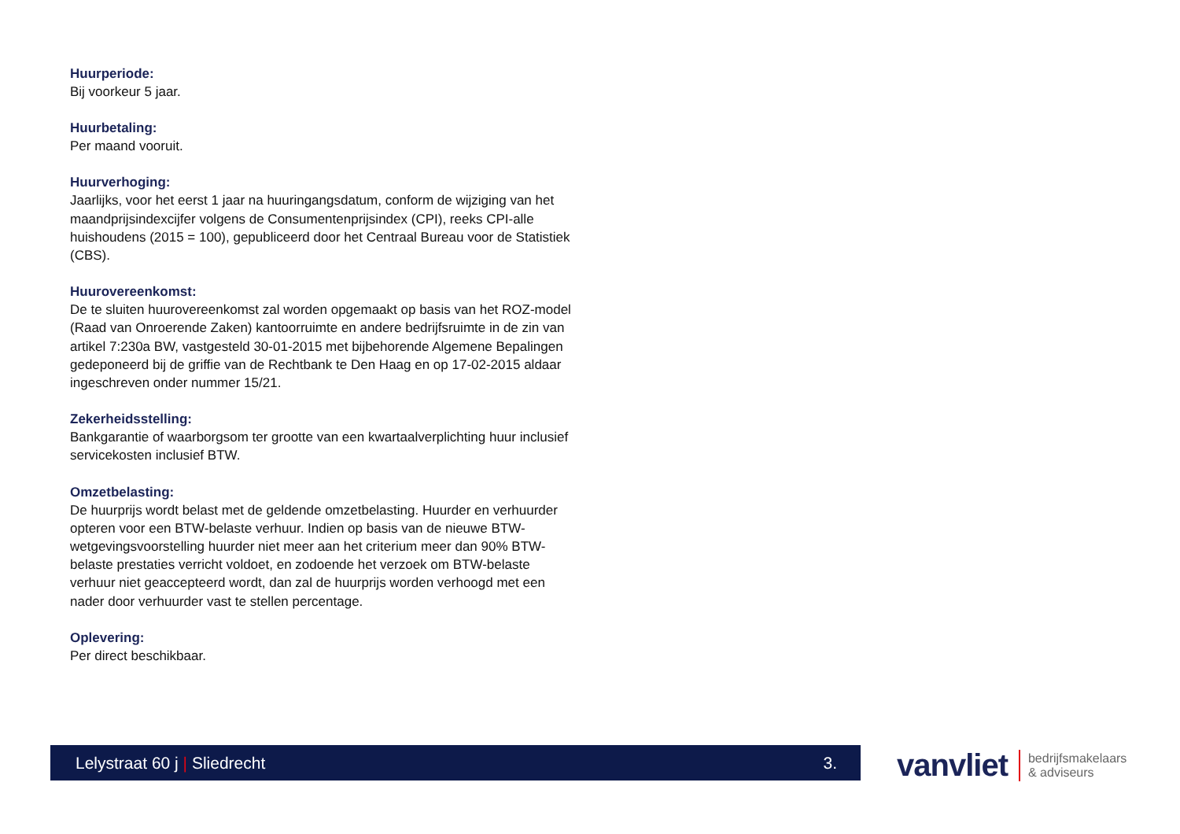Huurperiode:
Bij voorkeur 5 jaar.
Huurbetaling:
Per maand vooruit.
Huurverhoging:
Jaarlijks, voor het eerst 1 jaar na huuringangsdatum, conform de wijziging van het maandprijsindexcijfer volgens de Consumentenprijsindex (CPI), reeks CPI-alle huishoudens (2015 = 100), gepubliceerd door het Centraal Bureau voor de Statistiek (CBS).
Huurovereenkomst:
De te sluiten huurovereenkomst zal worden opgemaakt op basis van het ROZ-model (Raad van Onroerende Zaken) kantoorruimte en andere bedrijfsruimte in de zin van artikel 7:230a BW, vastgesteld 30-01-2015 met bijbehorende Algemene Bepalingen gedeponeerd bij de griffie van de Rechtbank te Den Haag en op 17-02-2015 aldaar ingeschreven onder nummer 15/21.
Zekerheidsstelling:
Bankgarantie of waarborgsom ter grootte van een kwartaalverplichting huur inclusief servicekosten inclusief BTW.
Omzetbelasting:
De huurprijs wordt belast met de geldende omzetbelasting. Huurder en verhuurder opteren voor een BTW-belaste verhuur. Indien op basis van de nieuwe BTW-wetgevingsvoorstelling huurder niet meer aan het criterium meer dan 90% BTW-belaste prestaties verricht voldoet, en zodoende het verzoek om BTW-belaste verhuur niet geaccepteerd wordt, dan zal de huurprijs worden verhoogd met een nader door verhuurder vast te stellen percentage.
Oplevering:
Per direct beschikbaar.
Lelystraat 60 j | Sliedrecht 3.
vanvliet bedrijfsmakelaars
& adviseurs